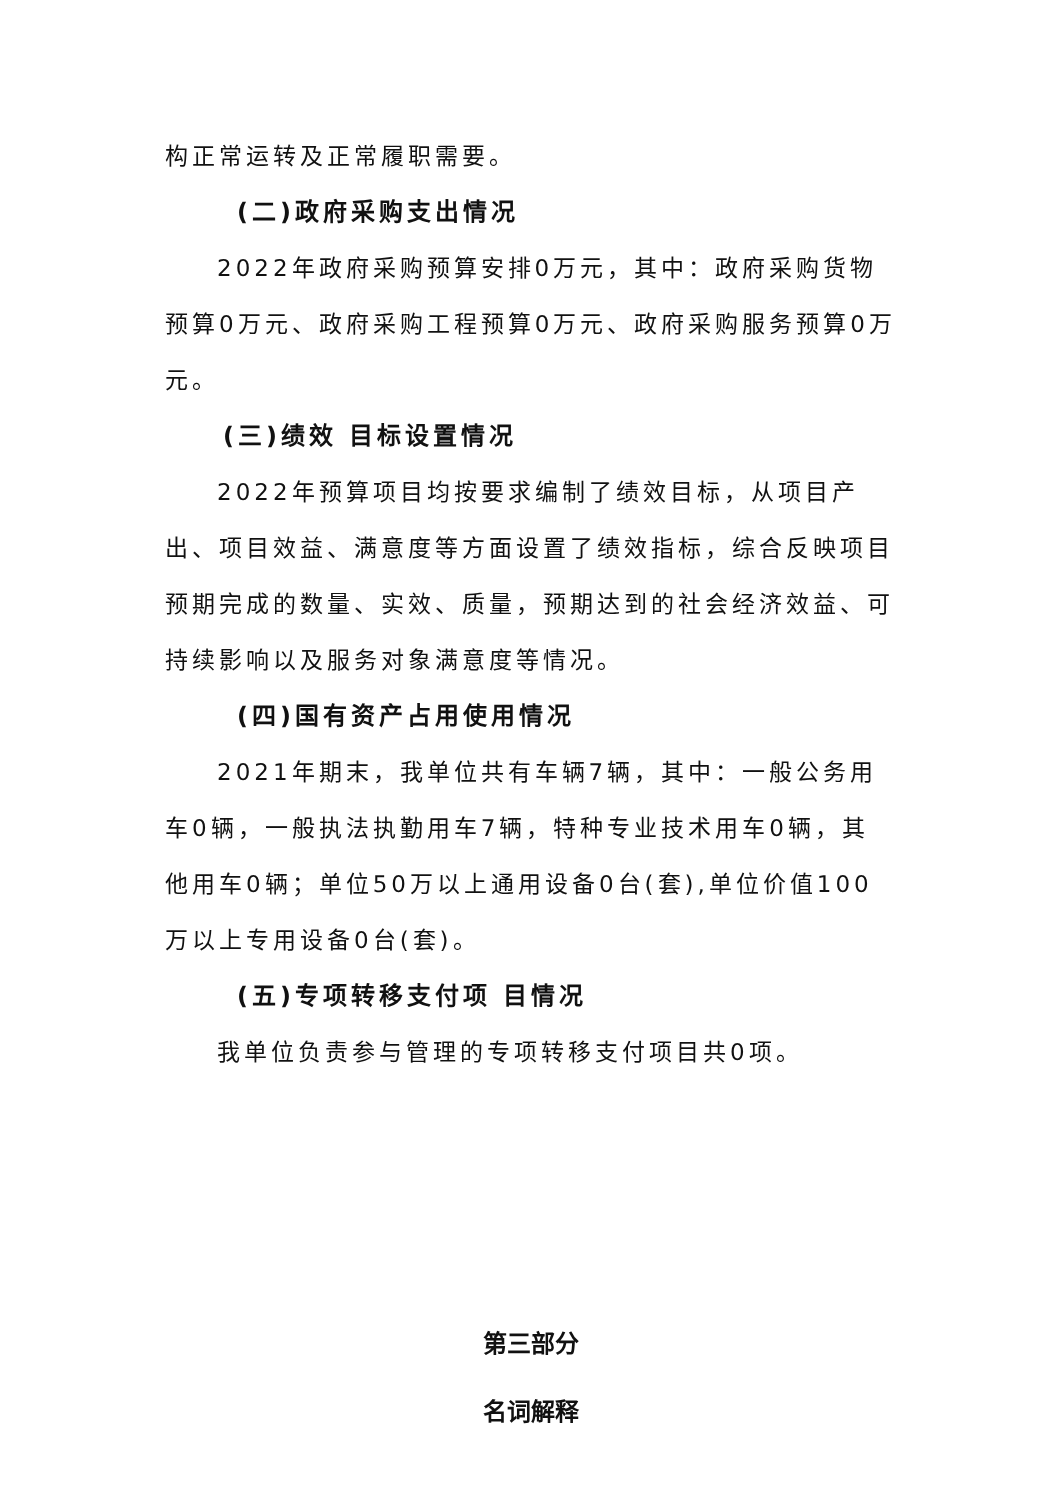构正常运转及正常履职需要。
(二)政府采购支出情况
2022年政府采购预算安排0万元，其中：政府采购货物预算0万元、政府采购工程预算0万元、政府采购服务预算0万元。
(三)绩效 目标设置情况
2022年预算项目均按要求编制了绩效目标，从项目产出、项目效益、满意度等方面设置了绩效指标，综合反映项目预期完成的数量、实效、质量，预期达到的社会经济效益、可持续影响以及服务对象满意度等情况。
(四)国有资产占用使用情况
2021年期末，我单位共有车辆7辆，其中：一般公务用 车0辆，一般执法执勤用车7辆，特种专业技术用车0辆，其 他用车0辆；单位50万以上通用设备0台(套),单位价值100 万以上专用设备0台(套)。
(五)专项转移支付项 目情况
我单位负责参与管理的专项转移支付项目共0项。
第三部分
名词解释